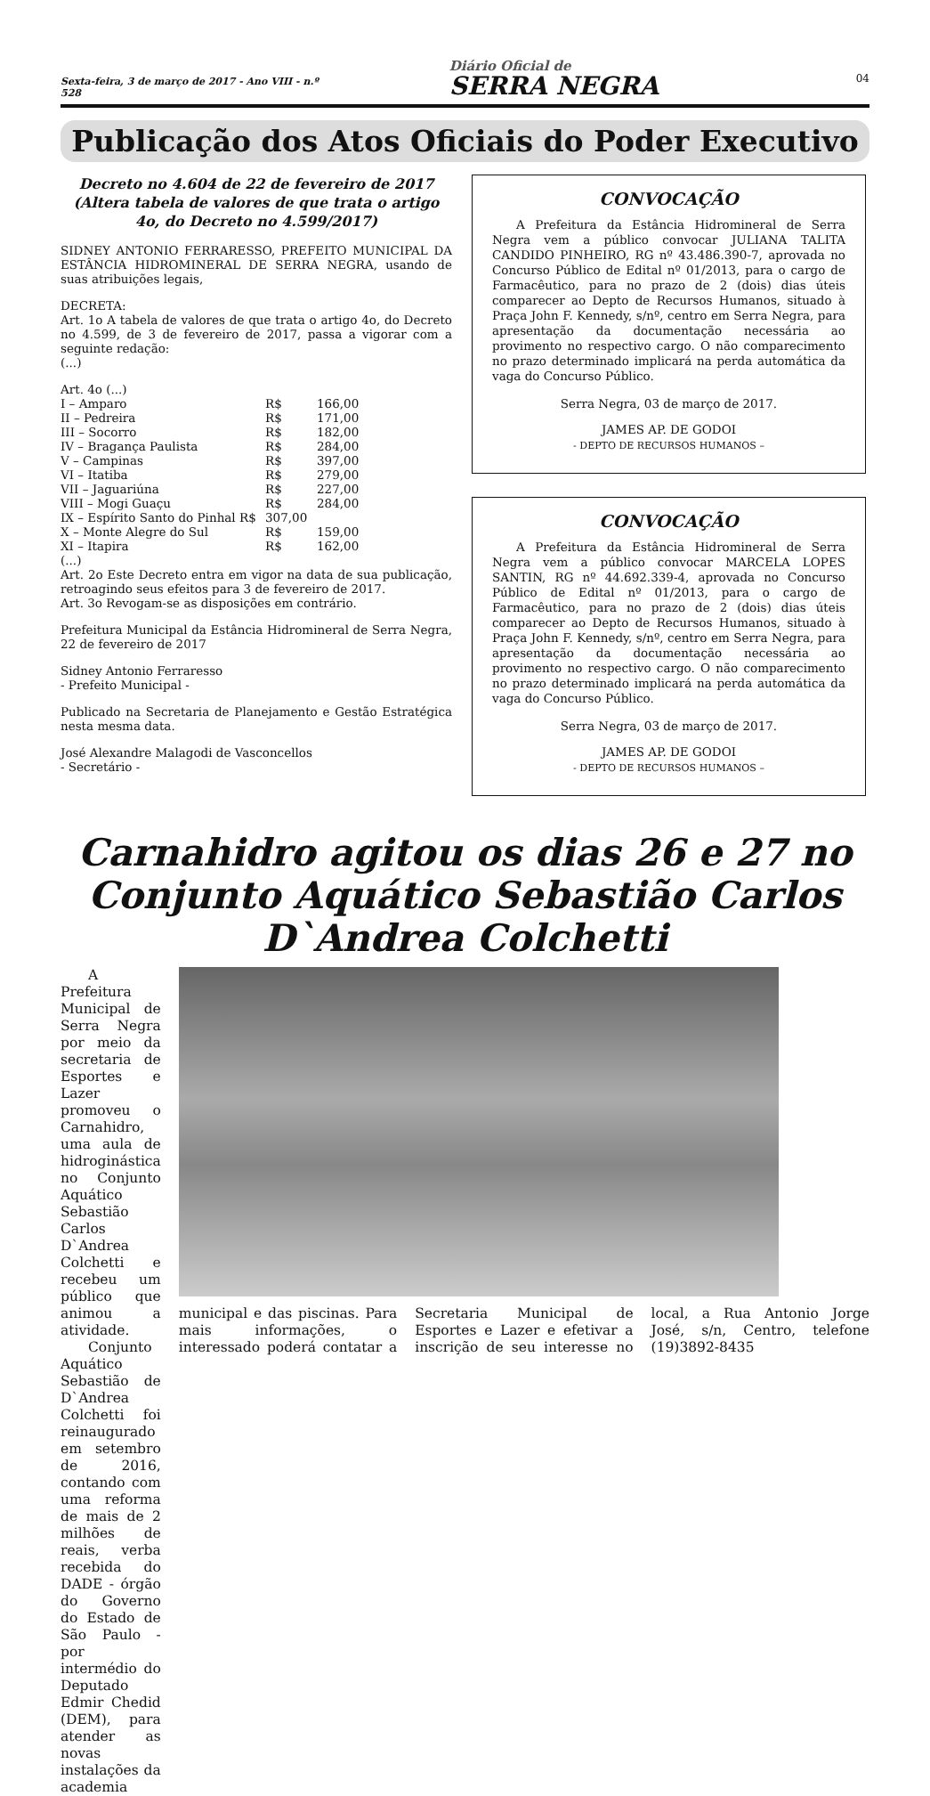Sexta-feira, 3 de março de 2017 - Ano VIII - n.º 528
Diário Oficial de
SERRA NEGRA
04
Publicação dos Atos Oficiais do Poder Executivo
Decreto no 4.604 de 22 de fevereiro de 2017
(Altera tabela de valores de que trata o artigo 4o, do Decreto no 4.599/2017)
SIDNEY ANTONIO FERRARESSO, PREFEITO MUNICIPAL DA ESTÂNCIA HIDROMINERAL DE SERRA NEGRA, usando de suas atribuições legais,
DECRETA:
Art. 1o A tabela de valores de que trata o artigo 4o, do Decreto no 4.599, de 3 de fevereiro de 2017, passa a vigorar com a seguinte redação:
(...)
Art. 4o (...)
| I – Amparo | R$ | 166,00 |
| II – Pedreira | R$ | 171,00 |
| III – Socorro | R$ | 182,00 |
| IV – Bragança Paulista | R$ | 284,00 |
| V – Campinas | R$ | 397,00 |
| VI – Itatiba | R$ | 279,00 |
| VII – Jaguariúna | R$ | 227,00 |
| VIII – Mogi Guaçu | R$ | 284,00 |
| IX – Espírito Santo do Pinhal R$ | 307,00 | |
| X – Monte Alegre do Sul | R$ | 159,00 |
| XI – Itapira | R$ | 162,00 |
(...)
Art. 2o Este Decreto entra em vigor na data de sua publicação, retroagindo seus efeitos para 3 de fevereiro de 2017.
Art. 3o Revogam-se as disposições em contrário.
Prefeitura Municipal da Estância Hidromineral de Serra Negra, 22 de fevereiro de 2017
Sidney Antonio Ferraresso
- Prefeito Municipal -
Publicado na Secretaria de Planejamento e Gestão Estratégica nesta mesma data.
José Alexandre Malagodi de Vasconcellos
- Secretário -
CONVOCAÇÃO
  A Prefeitura da Estância Hidromineral de Serra Negra vem a público convocar JULIANA TALITA CANDIDO PINHEIRO, RG nº 43.486.390-7, aprovada no Concurso Público de Edital nº 01/2013, para o cargo de Farmacêutico, para no prazo de 2 (dois) dias úteis comparecer ao Depto de Recursos Humanos, situado à Praça John F. Kennedy, s/nº, centro em Serra Negra, para apresentação da documentação necessária ao provimento no respectivo cargo. O não comparecimento no prazo determinado implicará na perda automática da vaga do Concurso Público.
Serra Negra, 03 de março de 2017.
JAMES AP. DE GODOI
- DEPTO DE RECURSOS HUMANOS –
CONVOCAÇÃO
  A Prefeitura da Estância Hidromineral de Serra Negra vem a público convocar MARCELA LOPES SANTIN, RG nº 44.692.339-4, aprovada no Concurso Público de Edital nº 01/2013, para o cargo de Farmacêutico, para no prazo de 2 (dois) dias úteis comparecer ao Depto de Recursos Humanos, situado à Praça John F. Kennedy, s/nº, centro em Serra Negra, para apresentação da documentação necessária ao provimento no respectivo cargo. O não comparecimento no prazo determinado implicará na perda automática da vaga do Concurso Público.
Serra Negra, 03 de março de 2017.
JAMES AP. DE GODOI
- DEPTO DE RECURSOS HUMANOS –
Carnahidro agitou os dias 26 e 27 no Conjunto Aquático Sebastião Carlos D`Andrea Colchetti
  A Prefeitura Municipal de Serra Negra por meio da secretaria de Esportes e Lazer promoveu o Carnahidro, uma aula de hidroginástica no Conjunto Aquático Sebastião Carlos D`Andrea Colchetti e recebeu um público que animou a atividade.
  Conjunto Aquático Sebastião de D`Andrea Colchetti foi reinaugurado em setembro de 2016, contando com uma reforma de mais de 2 milhões de reais, verba recebida do DADE - órgão do Governo do Estado de São Paulo - por intermédio do Deputado Edmir Chedid (DEM), para atender as novas instalações da academia
municipal e das piscinas. Para mais informações, o interessado poderá contatar a Secretaria Municipal de Esportes e Lazer e efetivar a inscrição de seu interesse no local, a Rua Antonio Jorge José, s/n, Centro, telefone (19)3892-8435